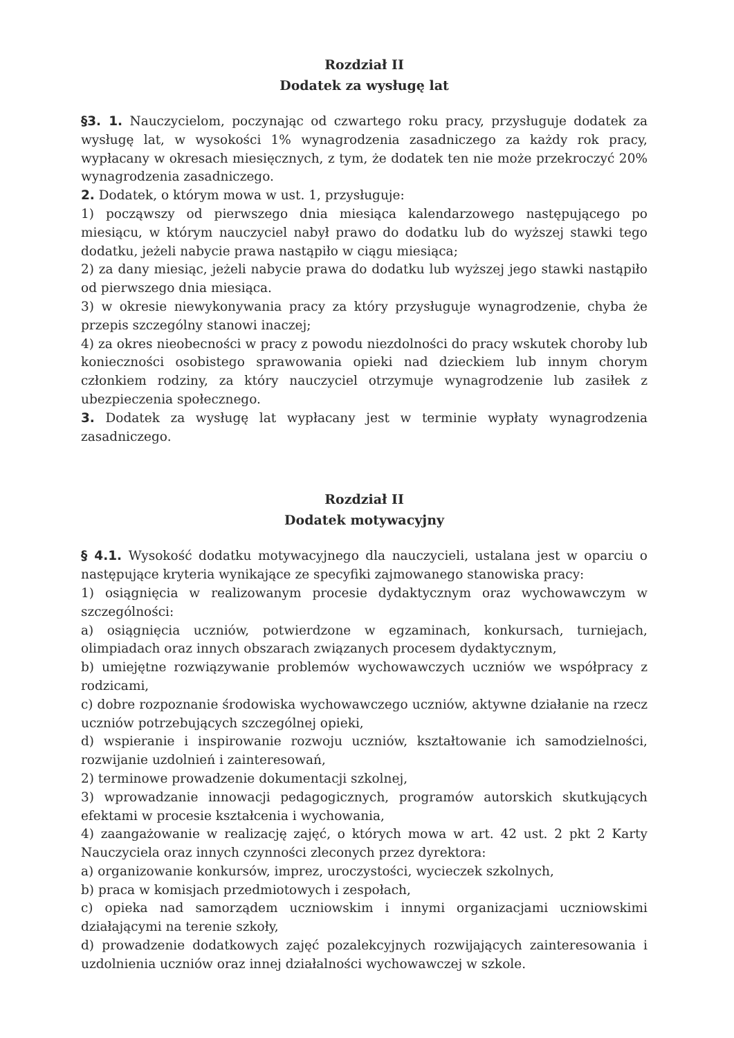Rozdział II
Dodatek za wysługę lat
§3. 1. Nauczycielom, poczynając od czwartego roku pracy, przysługuje dodatek za wysługę lat, w wysokości 1% wynagrodzenia zasadniczego za każdy rok pracy, wypłacany w okresach miesięcznych, z tym, że dodatek ten nie może przekroczyć 20% wynagrodzenia zasadniczego.
2. Dodatek, o którym mowa w ust. 1, przysługuje:
1) począwszy od pierwszego dnia miesiąca kalendarzowego następującego po miesiącu, w którym nauczyciel nabył prawo do dodatku lub do wyższej stawki tego dodatku, jeżeli nabycie prawa nastąpiło w ciągu miesiąca;
2) za dany miesiąc, jeżeli nabycie prawa do dodatku lub wyższej jego stawki nastąpiło od pierwszego dnia miesiąca.
3) w okresie niewykonywania pracy za który przysługuje wynagrodzenie, chyba że przepis szczególny stanowi inaczej;
4) za okres nieobecności w pracy z powodu niezdolności do pracy wskutek choroby lub konieczności osobistego sprawowania opieki nad dzieckiem lub innym chorym członkiem rodziny, za który nauczyciel otrzymuje wynagrodzenie lub zasiłek z ubezpieczenia społecznego.
3. Dodatek za wysługę lat wypłacany jest w terminie wypłaty wynagrodzenia zasadniczego.
Rozdział II
Dodatek motywacyjny
§ 4.1. Wysokość dodatku motywacyjnego dla nauczycieli, ustalana jest w oparciu o następujące kryteria wynikające ze specyfiki zajmowanego stanowiska pracy:
1) osiągnięcia w realizowanym procesie dydaktycznym oraz wychowawczym w szczególności:
a) osiągnięcia uczniów, potwierdzone w egzaminach, konkursach, turniejach, olimpiadach oraz innych obszarach związanych procesem dydaktycznym,
b) umiejętne rozwiązywanie problemów wychowawczych uczniów we współpracy z rodzicami,
c) dobre rozpoznanie środowiska wychowawczego uczniów, aktywne działanie na rzecz uczniów potrzebujących szczególnej opieki,
d) wspieranie i inspirowanie rozwoju uczniów, kształtowanie ich samodzielności, rozwijanie uzdolnień i zainteresowań,
2) terminowe prowadzenie dokumentacji szkolnej,
3) wprowadzanie innowacji pedagogicznych, programów autorskich skutkujących efektami w procesie kształcenia i wychowania,
4) zaangażowanie w realizację zajęć, o których mowa w art. 42 ust. 2 pkt 2 Karty Nauczyciela oraz innych czynności zleconych przez dyrektora:
a) organizowanie konkursów, imprez, uroczystości, wycieczek szkolnych,
b) praca w komisjach przedmiotowych i zespołach,
c) opieka nad samorządem uczniowskim i innymi organizacjami uczniowskimi działającymi na terenie szkoły,
d) prowadzenie dodatkowych zajęć pozalekcyjnych rozwijających zainteresowania i uzdolnienia uczniów oraz innej działalności wychowawczej w szkole.